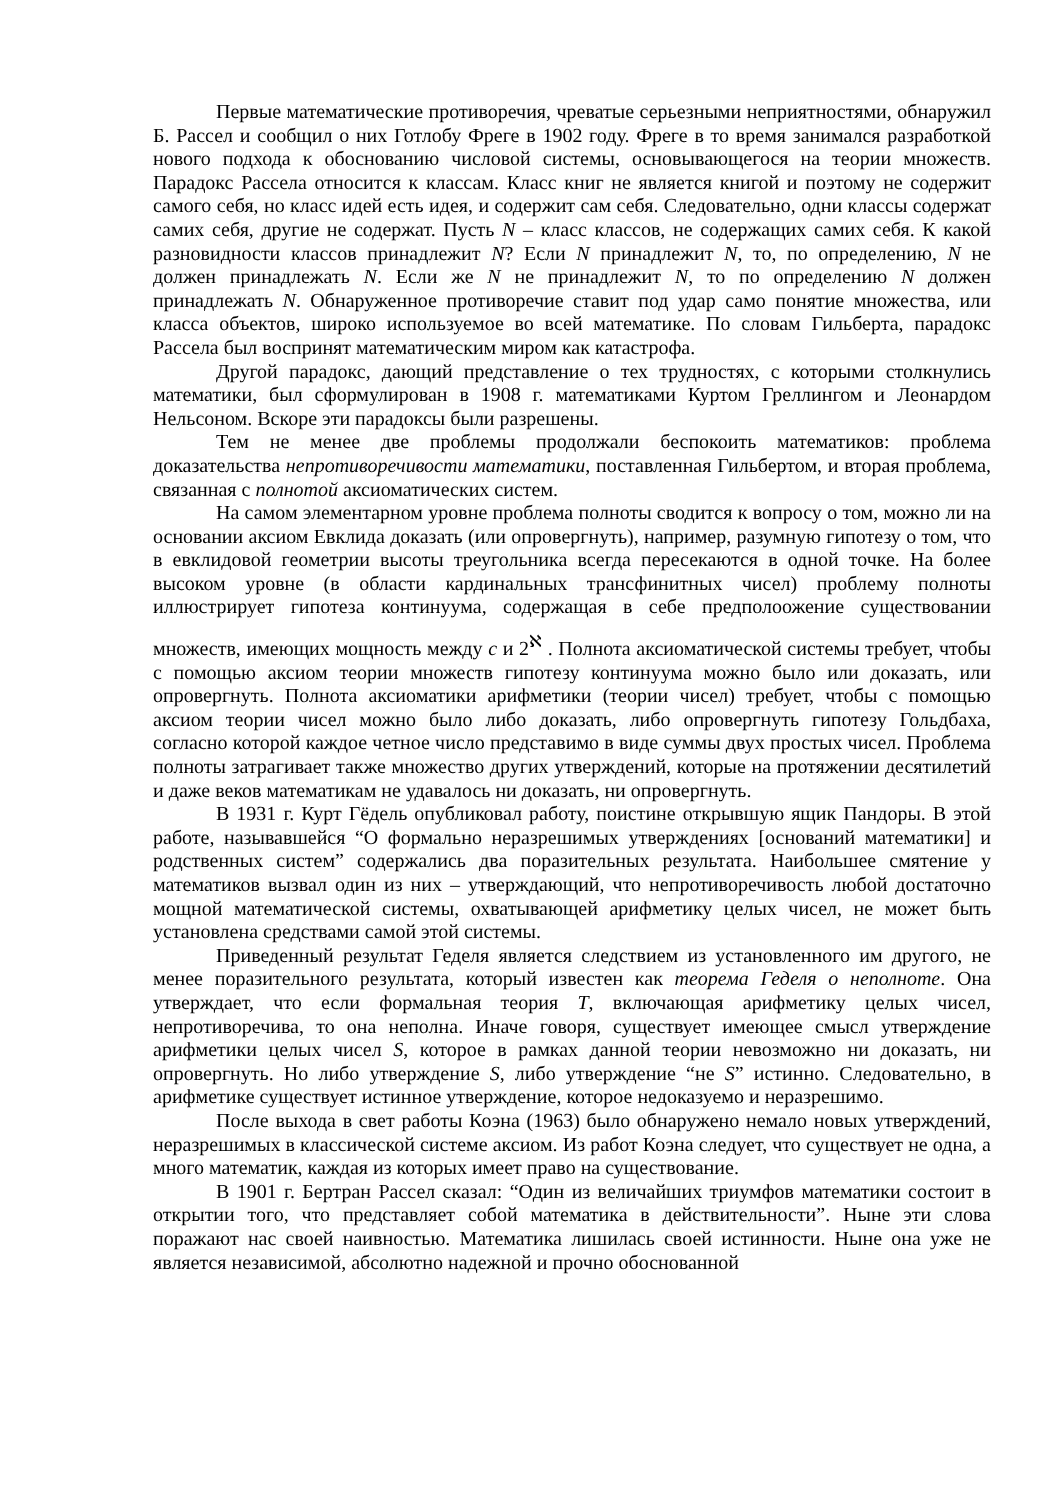Первые математические противоречия, чреватые серьезными неприятностями, обнаружил Б. Рассел и сообщил о них Готлобу Фреге в 1902 году. Фреге в то время занимался разработкой нового подхода к обоснованию числовой системы, основывающегося на теории множеств. Парадокс Рассела относится к классам. Класс книг не является книгой и поэтому не содержит самого себя, но класс идей есть идея, и содержит сам себя. Следовательно, одни классы содержат самих себя, другие не содержат. Пусть N – класс классов, не содержащих самих себя. К какой разновидности классов принадлежит N? Если N принадлежит N, то, по определению, N не должен принадлежать N. Если же N не принадлежит N, то по определению N должен принадлежать N. Обнаруженное противоречие ставит под удар само понятие множества, или класса объектов, широко используемое во всей математике. По словам Гильберта, парадокс Рассела был воспринят математическим миром как катастрофа.
Другой парадокс, дающий представление о тех трудностях, с которыми столкнулись математики, был сформулирован в 1908 г. математиками Куртом Греллингом и Леонардом Нельсоном. Вскоре эти парадоксы были разрешены.
Тем не менее две проблемы продолжали беспокоить математиков: проблема доказательства непротиворечивости математики, поставленная Гильбертом, и вторая проблема, связанная с полнотой аксиоматических систем.
На самом элементарном уровне проблема полноты сводится к вопросу о том, можно ли на основании аксиом Евклида доказать (или опровергнуть), например, разумную гипотезу о том, что в евклидовой геометрии высоты треугольника всегда пересекаются в одной точке. На более высоком уровне (в области кардинальных трансфинитных чисел) проблему полноты иллюстрирует гипотеза континуума, содержащая в себе предполоожение существовании множеств, имеющих мощность между c и 2<sup>ℵ</sup> . Полнота аксиоматической системы требует, чтобы с помощью аксиом теории множеств гипотезу континуума можно было или доказать, или опровергнуть. Полнота аксиоматики арифметики (теории чисел) требует, чтобы с помощью аксиом теории чисел можно было либо доказать, либо опровергнуть гипотезу Гольдбаха, согласно которой каждое четное число представимо в виде суммы двух простых чисел. Проблема полноты затрагивает также множество других утверждений, которые на протяжении десятилетий и даже веков математикам не удавалось ни доказать, ни опровергнуть.
В 1931 г. Курт Гёдель опубликовал работу, поистине открывшую ящик Пандоры. В этой работе, называвшейся “О формально неразрешимых утверждениях [оснований математики] и родственных систем” содержались два поразительных результата. Наибольшее смятение у математиков вызвал один из них – утверждающий, что непротиворечивость любой достаточно мощной математической системы, охватывающей арифметику целых чисел, не может быть установлена средствами самой этой системы.
Приведенный результат Геделя является следствием из установленного им другого, не менее поразительного результата, который известен как теорема Геделя о неполноте. Она утверждает, что если формальная теория T, включающая арифметику целых чисел, непротиворечива, то она неполна. Иначе говоря, существует имеющее смысл утверждение арифметики целых чисел S, которое в рамках данной теории невозможно ни доказать, ни опровергнуть. Но либо утверждение S, либо утверждение “не S” истинно. Следовательно, в арифметике существует истинное утверждение, которое недоказуемо и неразрешимо.
После выхода в свет работы Коэна (1963) было обнаружено немало новых утверждений, неразрешимых в классической системе аксиом. Из работ Коэна следует, что существует не одна, а много математик, каждая из которых имеет право на существование.
В 1901 г. Бертран Рассел сказал: “Один из величайших триумфов математики состоит в открытии того, что представляет собой математика в действительности”. Ныне эти слова поражают нас своей наивностью. Математика лишилась своей истинности. Ныне она уже не является независимой, абсолютно надежной и прочно обоснованной